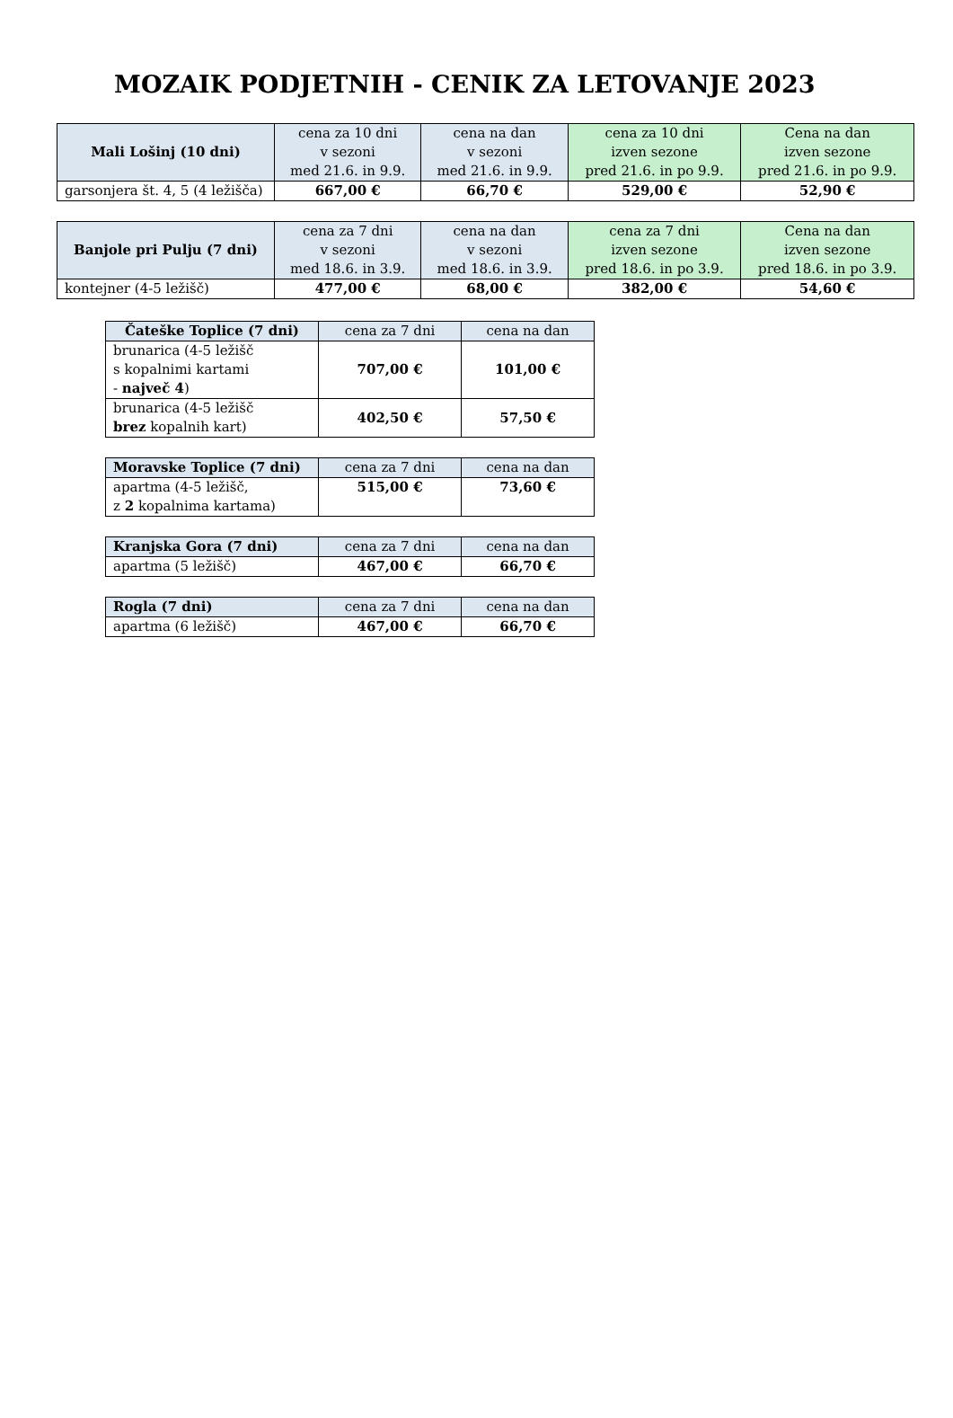MOZAIK PODJETNIH - CENIK ZA LETOVANJE 2023
| Mali Lošinj (10 dni) | cena za 10 dni v sezoni med 21.6. in 9.9. | cena na dan v sezoni med 21.6. in 9.9. | cena za 10 dni izven sezone pred 21.6. in po 9.9. | Cena na dan izven sezone pred 21.6. in po 9.9. |
| --- | --- | --- | --- | --- |
| garsonjera št. 4, 5 (4 ležišča) | 667,00 € | 66,70 € | 529,00 € | 52,90 € |
| Banjole pri Pulju (7 dni) | cena za 7 dni v sezoni med 18.6. in 3.9. | cena na dan v sezoni med 18.6. in 3.9. | cena za 7 dni izven sezone pred 18.6. in po 3.9. | Cena na dan izven sezone pred 18.6. in po 3.9. |
| --- | --- | --- | --- | --- |
| kontejner (4-5 ležišč) | 477,00 € | 68,00 € | 382,00 € | 54,60 € |
| Čateške Toplice (7 dni) | cena za 7 dni | cena na dan |
| --- | --- | --- |
| brunarica (4-5 ležišč s kopalnimi kartami - največ 4 ) | 707,00 € | 101,00 € |
| brunarica (4-5 ležišč brez kopalnih kart) | 402,50 € | 57,50 € |
| Moravske Toplice (7 dni) | cena za 7 dni | cena na dan |
| --- | --- | --- |
| apartma (4-5 ležišč, z 2 kopalnima kartama) | 515,00 € | 73,60 € |
| Kranjska Gora (7 dni) | cena za 7 dni | cena na dan |
| --- | --- | --- |
| apartma (5 ležišč) | 467,00 € | 66,70 € |
| Rogla (7 dni) | cena za 7 dni | cena na dan |
| --- | --- | --- |
| apartma (6 ležišč) | 467,00 € | 66,70 € |